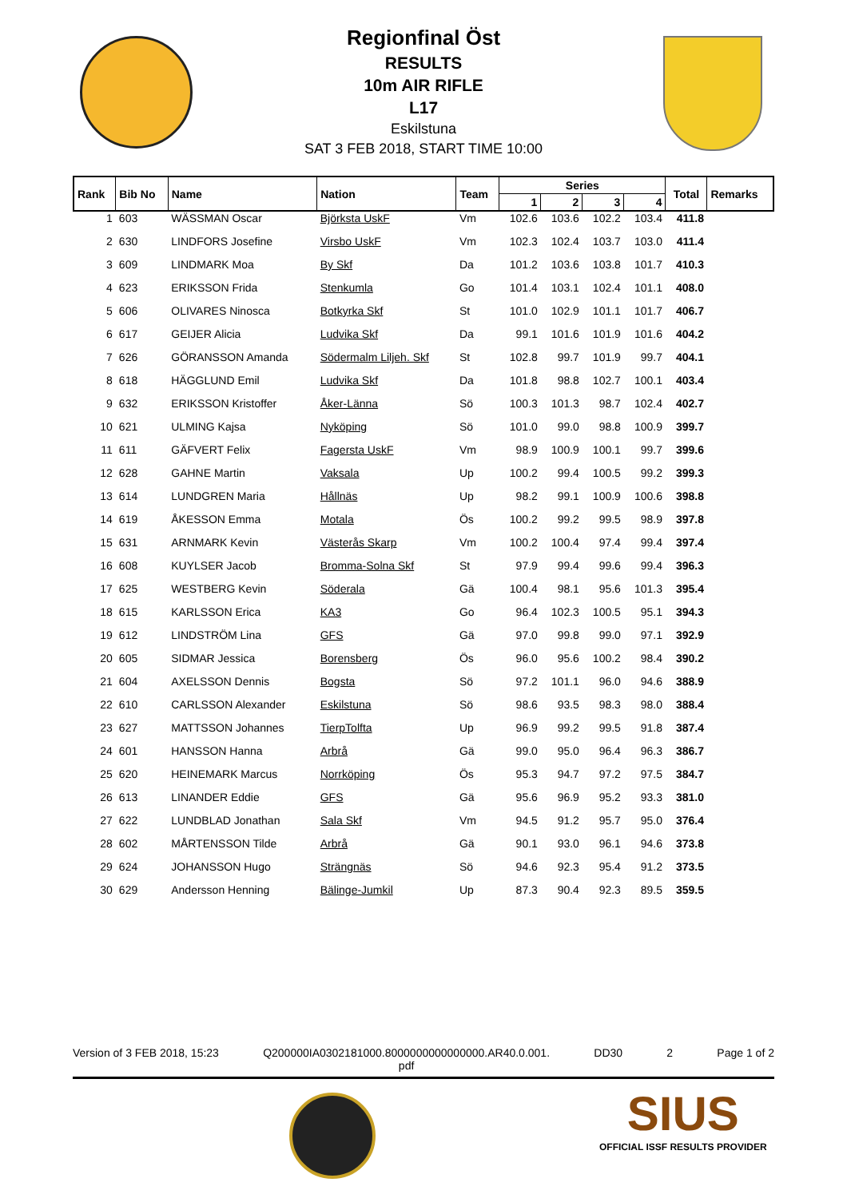Regionfinal Öst
RESULTS
10m AIR RIFLE
L17
Eskilstuna
SAT 3 FEB 2018, START TIME 10:00
| Rank | Bib No | Name | Nation | Team | Series | | | | Total | Remarks |
| --- | --- | --- | --- | --- | --- | --- | --- | --- | --- | --- |
| | | | | | 1 | 2 | 3 | 4 | | |
| 1 | 603 | WÄSSMAN Oscar | Björksta UskF | Vm | 102.6 | 103.6 | 102.2 | 103.4 | 411.8 | |
| 2 | 630 | LINDFORS Josefine | Virsbo UskF | Vm | 102.3 | 102.4 | 103.7 | 103.0 | 411.4 | |
| 3 | 609 | LINDMARK Moa | By Skf | Da | 101.2 | 103.6 | 103.8 | 101.7 | 410.3 | |
| 4 | 623 | ERIKSSON Frida | Stenkumla | Go | 101.4 | 103.1 | 102.4 | 101.1 | 408.0 | |
| 5 | 606 | OLIVARES Ninosca | Botkyrka Skf | St | 101.0 | 102.9 | 101.1 | 101.7 | 406.7 | |
| 6 | 617 | GEIJER Alicia | Ludvika Skf | Da | 99.1 | 101.6 | 101.9 | 101.6 | 404.2 | |
| 7 | 626 | GÖRANSSON Amanda | Södermalm Liljeh. Skf | St | 102.8 | 99.7 | 101.9 | 99.7 | 404.1 | |
| 8 | 618 | HÄGGLUND Emil | Ludvika Skf | Da | 101.8 | 98.8 | 102.7 | 100.1 | 403.4 | |
| 9 | 632 | ERIKSSON Kristoffer | Åker-Länna | Sö | 100.3 | 101.3 | 98.7 | 102.4 | 402.7 | |
| 10 | 621 | ULMING Kajsa | Nyköping | Sö | 101.0 | 99.0 | 98.8 | 100.9 | 399.7 | |
| 11 | 611 | GÄFVERT Felix | Fagersta UskF | Vm | 98.9 | 100.9 | 100.1 | 99.7 | 399.6 | |
| 12 | 628 | GAHNE Martin | Vaksala | Up | 100.2 | 99.4 | 100.5 | 99.2 | 399.3 | |
| 13 | 614 | LUNDGREN Maria | Hållnäs | Up | 98.2 | 99.1 | 100.9 | 100.6 | 398.8 | |
| 14 | 619 | ÅKESSON Emma | Motala | Ös | 100.2 | 99.2 | 99.5 | 98.9 | 397.8 | |
| 15 | 631 | ARNMARK Kevin | Västerås Skarp | Vm | 100.2 | 100.4 | 97.4 | 99.4 | 397.4 | |
| 16 | 608 | KUYLSER Jacob | Bromma-Solna Skf | St | 97.9 | 99.4 | 99.6 | 99.4 | 396.3 | |
| 17 | 625 | WESTBERG Kevin | Söderala | Gä | 100.4 | 98.1 | 95.6 | 101.3 | 395.4 | |
| 18 | 615 | KARLSSON Erica | KA3 | Go | 96.4 | 102.3 | 100.5 | 95.1 | 394.3 | |
| 19 | 612 | LINDSTRÖM Lina | GFS | Gä | 97.0 | 99.8 | 99.0 | 97.1 | 392.9 | |
| 20 | 605 | SIDMAR Jessica | Borensberg | Ös | 96.0 | 95.6 | 100.2 | 98.4 | 390.2 | |
| 21 | 604 | AXELSSON Dennis | Bogsta | Sö | 97.2 | 101.1 | 96.0 | 94.6 | 388.9 | |
| 22 | 610 | CARLSSON Alexander | Eskilstuna | Sö | 98.6 | 93.5 | 98.3 | 98.0 | 388.4 | |
| 23 | 627 | MATTSSON Johannes | TierpTolfta | Up | 96.9 | 99.2 | 99.5 | 91.8 | 387.4 | |
| 24 | 601 | HANSSON Hanna | Arbrå | Gä | 99.0 | 95.0 | 96.4 | 96.3 | 386.7 | |
| 25 | 620 | HEINEMARK Marcus | Norrköping | Ös | 95.3 | 94.7 | 97.2 | 97.5 | 384.7 | |
| 26 | 613 | LINANDER Eddie | GFS | Gä | 95.6 | 96.9 | 95.2 | 93.3 | 381.0 | |
| 27 | 622 | LUNDBLAD Jonathan | Sala Skf | Vm | 94.5 | 91.2 | 95.7 | 95.0 | 376.4 | |
| 28 | 602 | MÅRTENSSON Tilde | Arbrå | Gä | 90.1 | 93.0 | 96.1 | 94.6 | 373.8 | |
| 29 | 624 | JOHANSSON Hugo | Strängnäs | Sö | 94.6 | 92.3 | 95.4 | 91.2 | 373.5 | |
| 30 | 629 | Andersson Henning | Bälinge-Jumkil | Up | 87.3 | 90.4 | 92.3 | 89.5 | 359.5 | |
Version of 3 FEB 2018, 15:23 Q200000IA0302181000.8000000000000000.AR40.0.001.
pdf DD30 2 Page 1 of 2
SIUS
OFFICIAL ISSF RESULTS PROVIDER